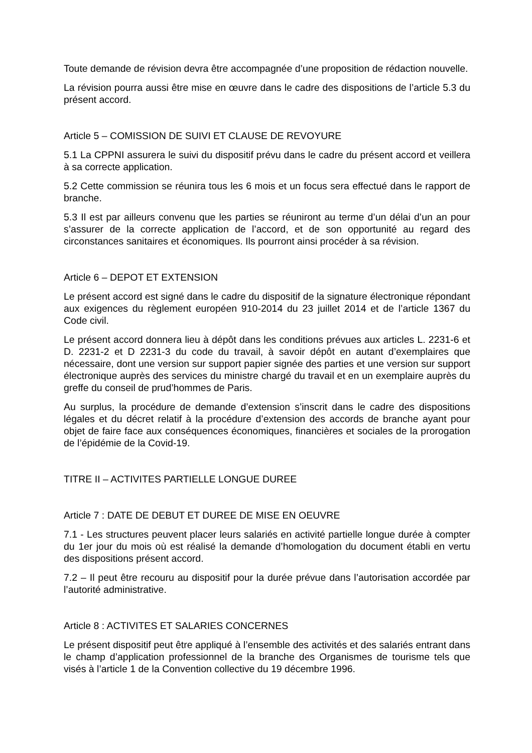Toute demande de révision devra être accompagnée d’une proposition de rédaction nouvelle.
La révision pourra aussi être mise en œuvre dans le cadre des dispositions de l’article 5.3 du présent accord.
Article 5 – COMISSION DE SUIVI ET CLAUSE DE REVOYURE
5.1 La CPPNI assurera le suivi du dispositif prévu dans le cadre du présent accord et veillera à sa correcte application.
5.2 Cette commission se réunira tous les 6 mois et un focus sera effectué dans le rapport de branche.
5.3 Il est par ailleurs convenu que les parties se réuniront au terme d’un délai d’un an pour s’assurer de la correcte application de l’accord, et de son opportunité au regard des circonstances sanitaires et économiques. Ils pourront ainsi procéder à sa révision.
Article 6 – DEPOT ET EXTENSION
Le présent accord est signé dans le cadre du dispositif de la signature électronique répondant aux exigences du règlement européen 910-2014 du 23 juillet 2014 et de l’article 1367 du Code civil.
Le présent accord donnera lieu à dépôt dans les conditions prévues aux articles L. 2231-6 et D. 2231-2 et D 2231-3 du code du travail, à savoir dépôt en autant d’exemplaires que nécessaire, dont une version sur support papier signée des parties et une version sur support électronique auprès des services du ministre chargé du travail et en un exemplaire auprès du greffe du conseil de prud’hommes de Paris.
Au surplus, la procédure de demande d’extension s’inscrit dans le cadre des dispositions légales et du décret relatif à la procédure d’extension des accords de branche ayant pour objet de faire face aux conséquences économiques, financières et sociales de la prorogation de l’épidémie de la Covid-19.
TITRE II – ACTIVITES PARTIELLE LONGUE DUREE
Article 7 : DATE DE DEBUT ET DUREE DE MISE EN OEUVRE
7.1 - Les structures peuvent placer leurs salariés en activité partielle longue durée à compter du 1er jour du mois où est réalisé la demande d’homologation du document établi en vertu des dispositions présent accord.
7.2 – Il peut être recouru au dispositif pour la durée prévue dans l’autorisation accordée par l’autorité administrative.
Article 8 : ACTIVITES ET SALARIES CONCERNES
Le présent dispositif peut être appliqué à l’ensemble des activités et des salariés entrant dans le champ d’application professionnel de la branche des Organismes de tourisme tels que visés à l’article 1 de la Convention collective du 19 décembre 1996.